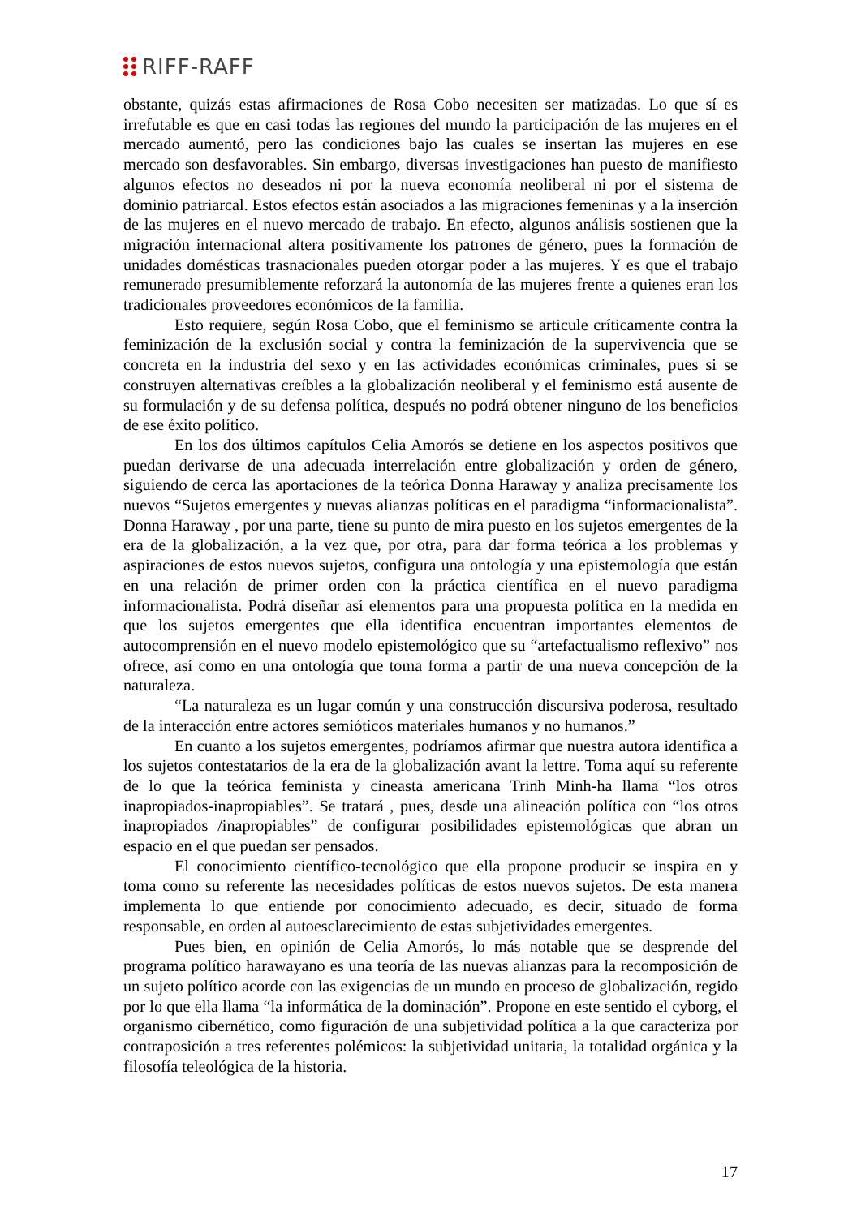RIFF-RAFF
obstante, quizás estas afirmaciones de Rosa Cobo necesiten ser matizadas. Lo que sí es irrefutable es que en casi todas las regiones del mundo la participación de las mujeres en el mercado aumentó, pero las condiciones bajo las cuales se insertan las mujeres en ese mercado son desfavorables. Sin embargo, diversas investigaciones han puesto de manifiesto algunos efectos no deseados ni por la nueva economía neoliberal ni por el sistema de dominio patriarcal. Estos efectos están asociados a las migraciones femeninas y a la inserción de las mujeres en el nuevo mercado de trabajo. En efecto, algunos análisis sostienen que la migración internacional altera positivamente los patrones de género, pues la formación de unidades domésticas trasnacionales pueden otorgar poder a las mujeres. Y es que el trabajo remunerado presumiblemente reforzará la autonomía de las mujeres frente a quienes eran los tradicionales proveedores económicos de la familia.
Esto requiere, según Rosa Cobo, que el feminismo se articule críticamente contra la feminización de la exclusión social y contra la feminización de la supervivencia que se concreta en la industria del sexo y en las actividades económicas criminales, pues si se construyen alternativas creíbles a la globalización neoliberal y el feminismo está ausente de su formulación y de su defensa política, después no podrá obtener ninguno de los beneficios de ese éxito político.
En los dos últimos capítulos Celia Amorós se detiene en los aspectos positivos que puedan derivarse de una adecuada interrelación entre globalización y orden de género, siguiendo de cerca las aportaciones de la teórica Donna Haraway y analiza precisamente los nuevos “Sujetos emergentes y nuevas alianzas políticas en el paradigma “informacionalista”. Donna Haraway , por una parte, tiene su punto de mira puesto en los sujetos emergentes de la era de la globalización, a la vez que, por otra, para dar forma teórica a los problemas y aspiraciones de estos nuevos sujetos, configura una ontología y una epistemología que están en una relación de primer orden con la práctica científica en el nuevo paradigma informacionalista. Podrá diseñar así elementos para una propuesta política en la medida en que los sujetos emergentes que ella identifica encuentran importantes elementos de autocomprensión en el nuevo modelo epistemológico que su “artefactualismo reflexivo” nos ofrece, así como en una ontología que toma forma a partir de una nueva concepción de la naturaleza.
“La naturaleza es un lugar común y una construcción discursiva poderosa, resultado de la interacción entre actores semióticos materiales humanos y no humanos.”
En cuanto a los sujetos emergentes, podríamos afirmar que nuestra autora identifica a los sujetos contestatarios de la era de la globalización avant la lettre. Toma aquí su referente de lo que la teórica feminista y cineasta americana Trinh Minh-ha llama “los otros inapropiados-inapropiables”. Se tratará , pues, desde una alineación política con “los otros inapropiados /inapropiables” de configurar posibilidades epistemológicas que abran un espacio en el que puedan ser pensados.
El conocimiento científico-tecnológico que ella propone producir se inspira en y toma como su referente las necesidades políticas de estos nuevos sujetos. De esta manera implementa lo que entiende por conocimiento adecuado, es decir, situado de forma responsable, en orden al autoesclarecimiento de estas subjetividades emergentes.
Pues bien, en opinión de Celia Amorós, lo más notable que se desprende del programa político harawayano es una teoría de las nuevas alianzas para la recomposición de un sujeto político acorde con las exigencias de un mundo en proceso de globalización, regido por lo que ella llama “la informática de la dominación”. Propone en este sentido el cyborg, el organismo cibernético, como figuración de una subjetividad política a la que caracteriza por contraposición a tres referentes polémicos: la subjetividad unitaria, la totalidad orgánica y la filosofía teleológica de la historia.
17